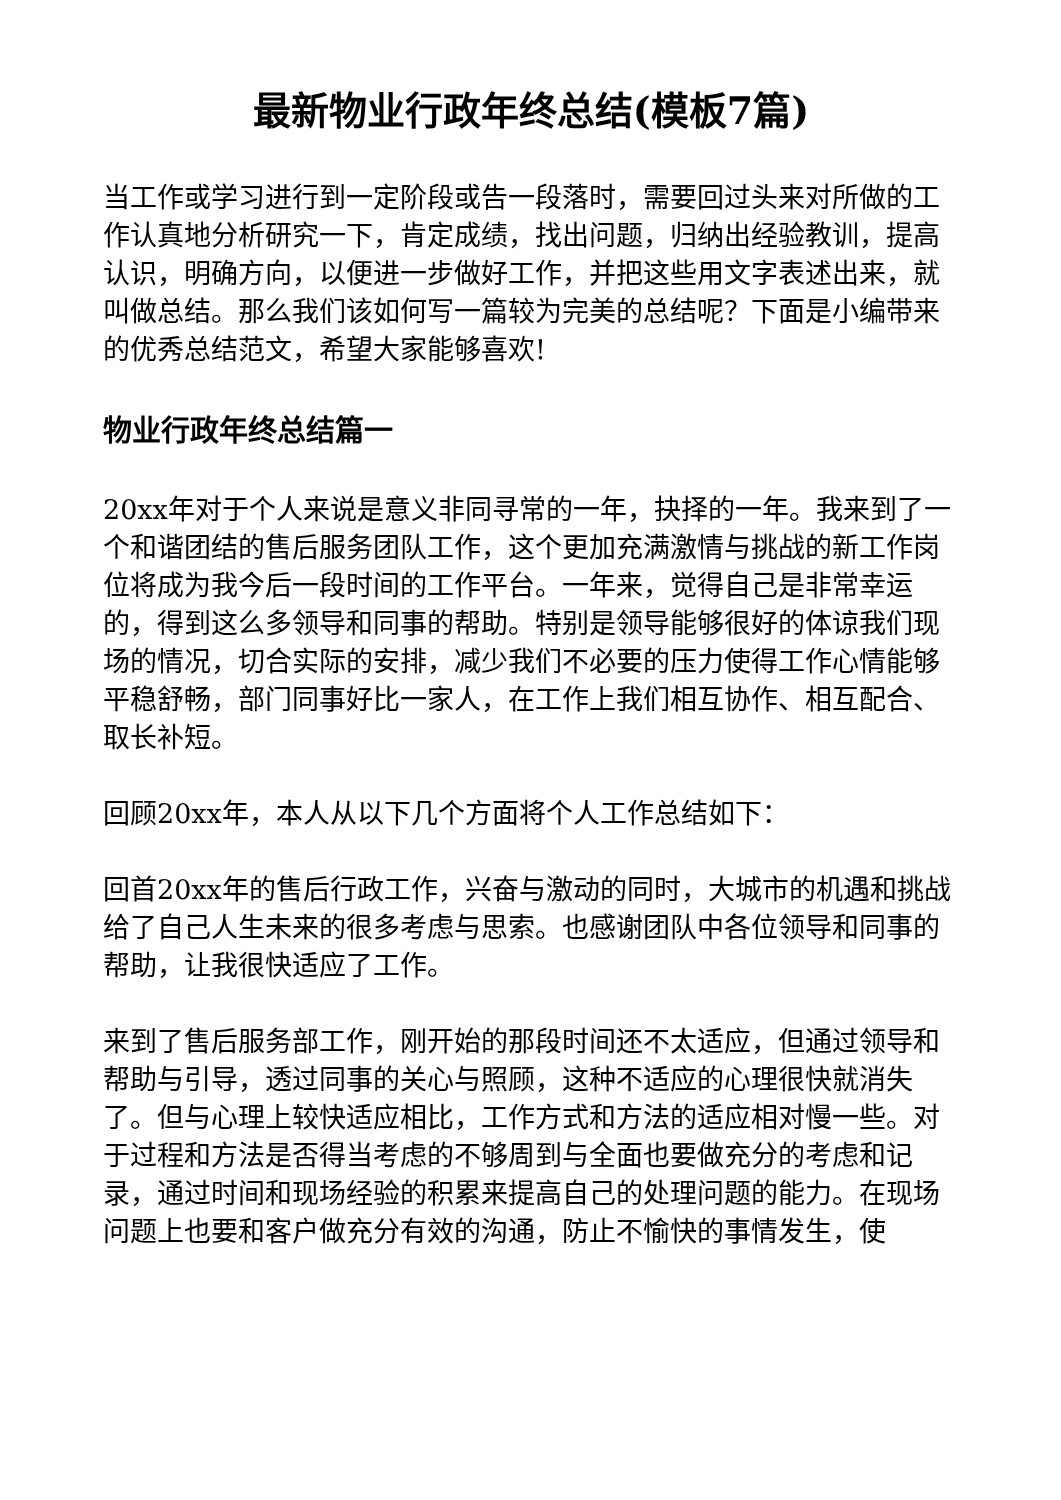最新物业行政年终总结(模板7篇)
当工作或学习进行到一定阶段或告一段落时，需要回过头来对所做的工作认真地分析研究一下，肯定成绩，找出问题，归纳出经验教训，提高认识，明确方向，以便进一步做好工作，并把这些用文字表述出来，就叫做总结。那么我们该如何写一篇较为完美的总结呢？下面是小编带来的优秀总结范文，希望大家能够喜欢!
物业行政年终总结篇一
20xx年对于个人来说是意义非同寻常的一年，抉择的一年。我来到了一个和谐团结的售后服务团队工作，这个更加充满激情与挑战的新工作岗位将成为我今后一段时间的工作平台。一年来，觉得自己是非常幸运的，得到这么多领导和同事的帮助。特别是领导能够很好的体谅我们现场的情况，切合实际的安排，减少我们不必要的压力使得工作心情能够平稳舒畅，部门同事好比一家人，在工作上我们相互协作、相互配合、取长补短。
回顾20xx年，本人从以下几个方面将个人工作总结如下：
回首20xx年的售后行政工作，兴奋与激动的同时，大城市的机遇和挑战给了自己人生未来的很多考虑与思索。也感谢团队中各位领导和同事的帮助，让我很快适应了工作。
来到了售后服务部工作，刚开始的那段时间还不太适应，但通过领导和帮助与引导，透过同事的关心与照顾，这种不适应的心理很快就消失了。但与心理上较快适应相比，工作方式和方法的适应相对慢一些。对于过程和方法是否得当考虑的不够周到与全面也要做充分的考虑和记录，通过时间和现场经验的积累来提高自己的处理问题的能力。在现场问题上也要和客户做充分有效的沟通，防止不愉快的事情发生，使